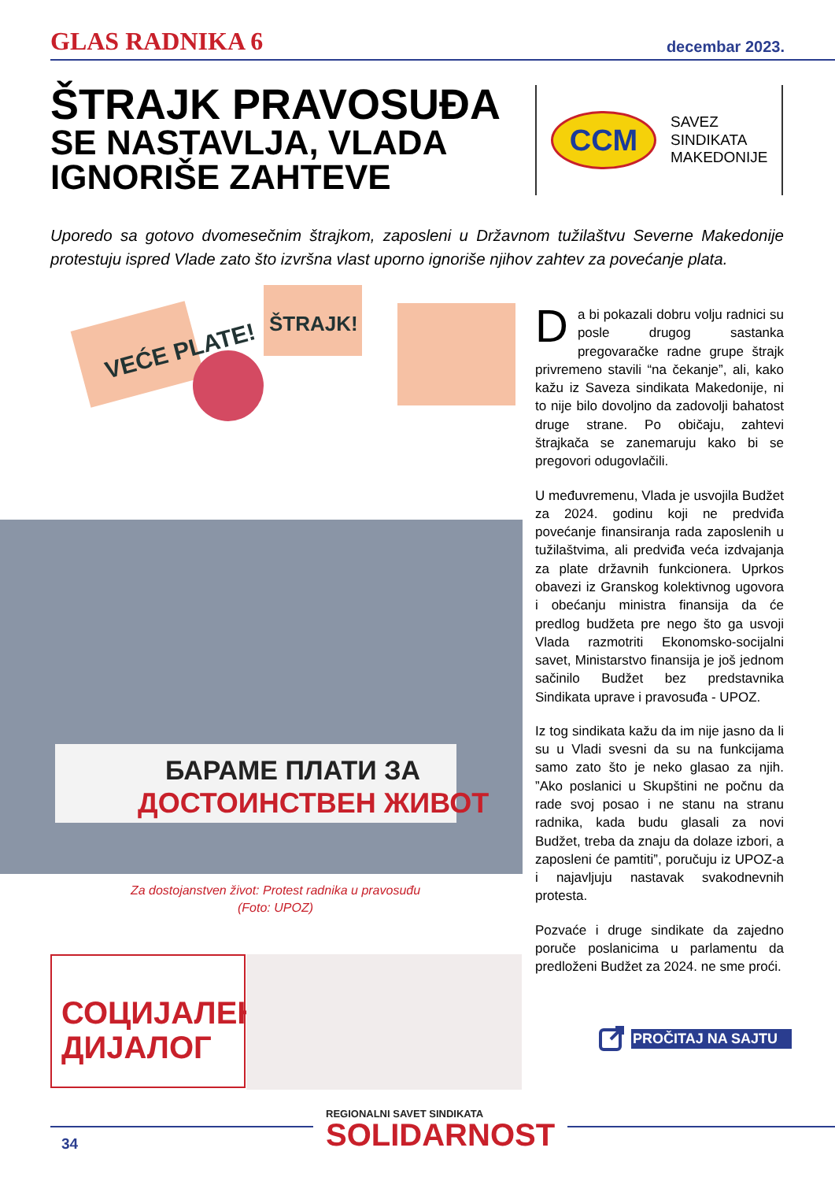GLAS RADNIKA 6
decembar 2023.
ŠTRAJK PRAVOSUĐA
SE NASTAVLJA, VLADA IGNORIŠE ZAHTEVE
CCM
SAVEZ
SINDIKATA
MAKEDONIJE
Uporedo sa gotovo dvomesečnim štrajkom, zaposleni u Državnom tužilaštvu Severne Makedonije protestuju ispred Vlade zato što izvršna vlast uporno ignoriše njihov zahtev za povećanje plata.
VEĆE PLATE!
ŠTRAJK!
БАРАМЕ ПЛАТИ ЗА
ДОСТОИНСТВЕН ЖИВОТ
Za dostojanstven život: Protest radnika u pravosuđu
(Foto: UPOZ)
Da bi pokazali dobru volju radnici su posle drugog sastanka pregovaračke radne grupe štrajk privremeno stavili “na čekanje”, ali, kako kažu iz Saveza sindikata Makedonije, ni to nije bilo dovoljno da zadovolji bahatost druge strane. Po običaju, zahtevi štrajkača se zanemaruju kako bi se pregovori odugovlačili.
U međuvremenu, Vlada je usvojila Budžet za 2024. godinu koji ne predviđa povećanje finansiranja rada zaposlenih u tužilaštvima, ali predviđa veća izdvajanja za plate državnih funkcionera. Uprkos obavezi iz Granskog kolektivnog ugovora i obećanju ministra finansija da će predlog budžeta pre nego što ga usvoji Vlada razmotriti Ekonomsko-socijalni savet, Ministarstvo finansija je još jednom sačinilo Budžet bez predstavnika Sindikata uprave i pravosuđa - UPOZ.
Iz tog sindikata kažu da im nije jasno da li su u Vladi svesni da su na funkcijama samo zato što je neko glasao za njih. ”Ako poslanici u Skupštini ne počnu da rade svoj posao i ne stanu na stranu radnika, kada budu glasali za novi Budžet, treba da znaju da dolaze izbori, a zaposleni će pamtiti”, poručuju iz UPOZ-a i najavljuju nastavak svakodnevnih protesta.
Pozvaće i druge sindikate da zajedno poruče poslanicima u parlamentu da predloženi Budžet za 2024. ne sme proći.
PROČITAJ NA SAJTU
СОЦИЈАЛЕН
ДИЈАЛОГ
34
REGIONALNI SAVET SINDIKATA
SOLIDARNOST